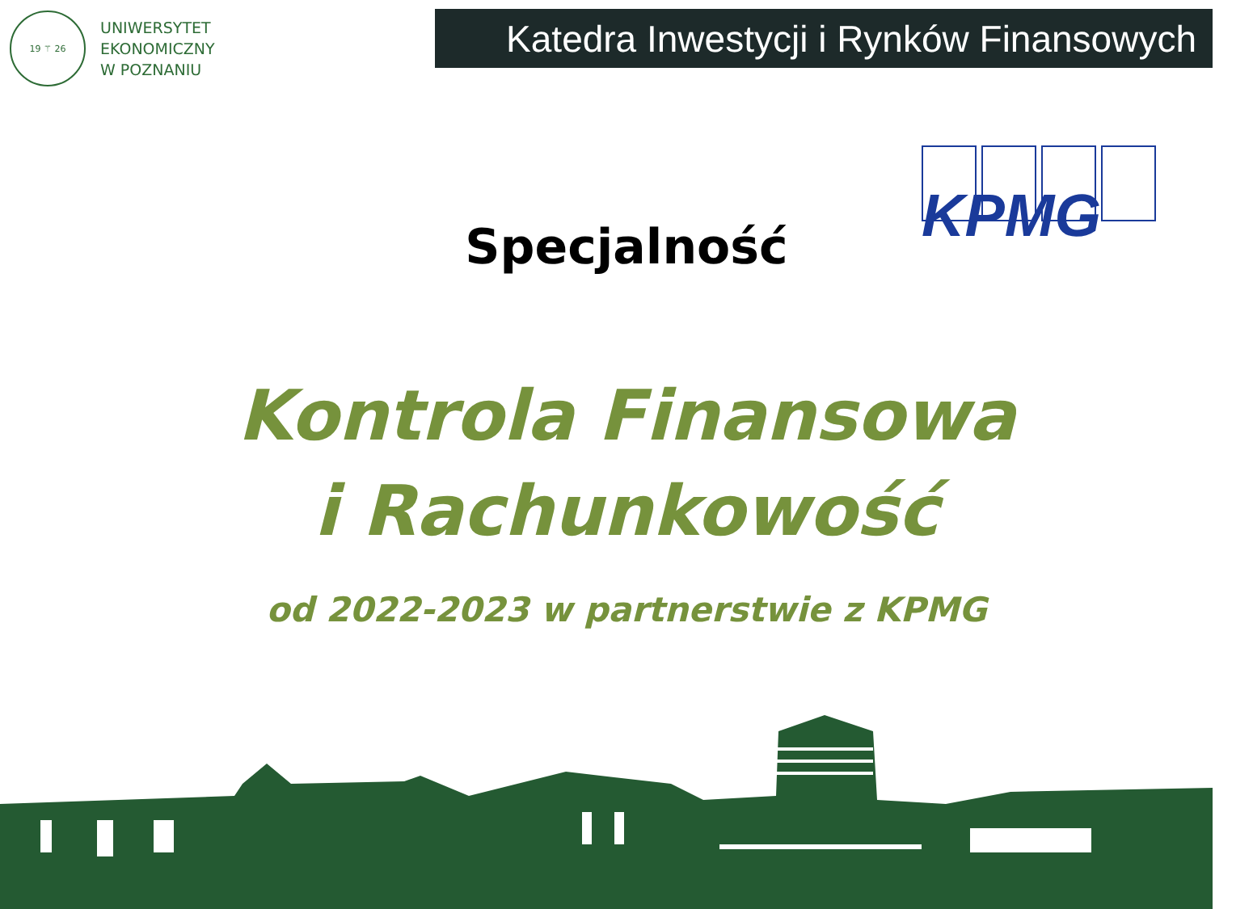19 ⚚ 26
UNIWERSYTET
EKONOMICZNY
W POZNANIU
Katedra Inwestycji i Rynków Finansowych
KPMG
Specjalność
Kontrola Finansowa
i Rachunkowość
od 2022-2023 w partnerstwie z KPMG